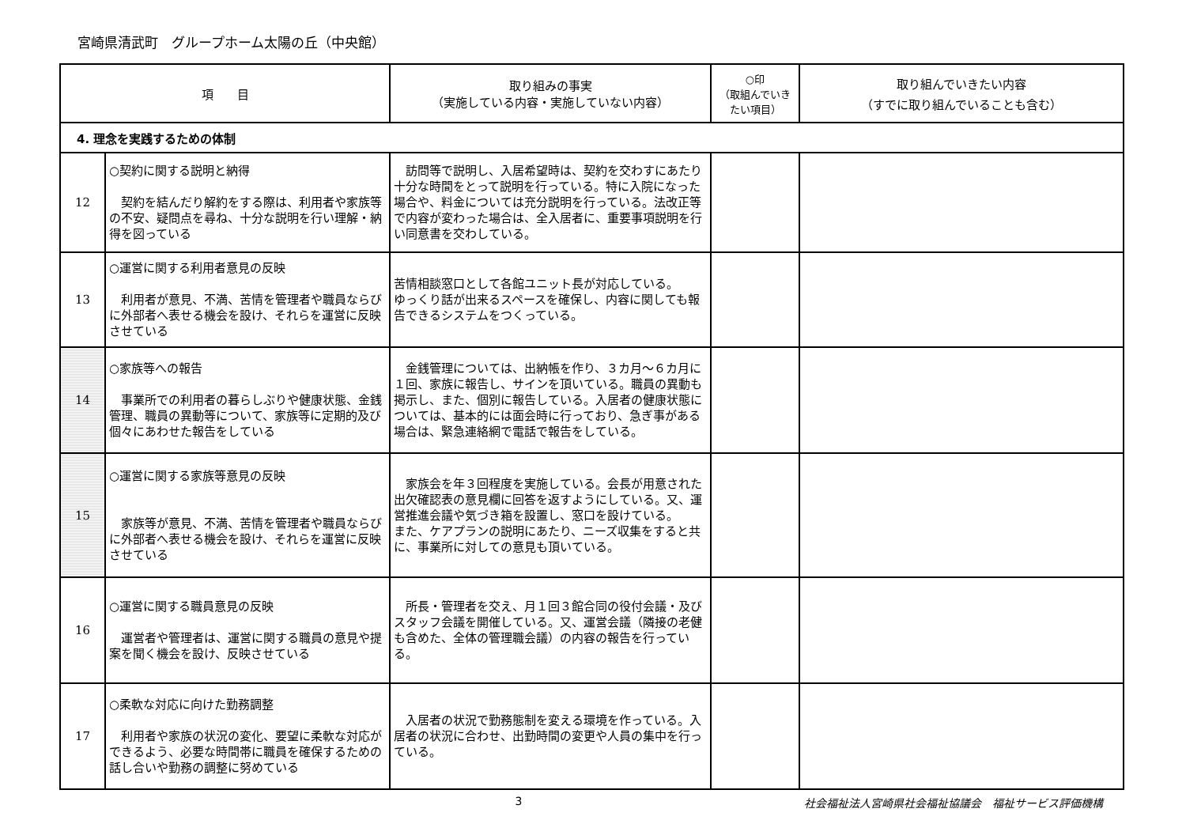宮崎県清武町　グループホーム太陽の丘（中央館）
| 項 目 | | 取り組みの事実 （実施している内容・実施していない内容） | ○印 （取組んでいきたい項目） | 取り組んでいきたい内容 （すでに取り組んでいることも含む） |
| --- | --- | --- | --- | --- |
| 4. 理念を実践するための体制 | | | | |
| 12 | ○契約に関する説明と納得 契約を結んだり解約をする際は、利用者や家族等の不安、疑問点を尋ね、十分な説明を行い理解・納得を図っている | 訪問等で説明し、入居希望時は、契約を交わすにあたり十分な時間をとって説明を行っている。特に入院になった場合や、料金については充分説明を行っている。法改正等で内容が変わった場合は、全入居者に、重要事項説明を行い同意書を交わしている。 | | |
| 13 | ○運営に関する利用者意見の反映 利用者が意見、不満、苦情を管理者や職員ならびに外部者へ表せる機会を設け、それらを運営に反映させている | 苦情相談窓口として各館ユニット長が対応している。 ゆっくり話が出来るスペースを確保し、内容に関しても報告できるシステムをつくっている。 | | |
| 14 | ○家族等への報告 事業所での利用者の暮らしぶりや健康状態、金銭管理、職員の異動等について、家族等に定期的及び個々にあわせた報告をしている | 金銭管理については、出納帳を作り、３カ月〜６カ月に１回、家族に報告し、サインを頂いている。職員の異動も掲示し、また、個別に報告している。入居者の健康状態については、基本的には面会時に行っており、急ぎ事がある場合は、緊急連絡網で電話で報告をしている。 | | |
| 15 | ○運営に関する家族等意見の反映 家族等が意見、不満、苦情を管理者や職員ならびに外部者へ表せる機会を設け、それらを運営に反映させている | 家族会を年３回程度を実施している。会長が用意された出欠確認表の意見欄に回答を返すようにしている。又、運営推進会議や気づき箱を設置し、窓口を設けている。 また、ケアプランの説明にあたり、ニーズ収集をすると共に、事業所に対しての意見も頂いている。 | | |
| 16 | ○運営に関する職員意見の反映 運営者や管理者は、運営に関する職員の意見や提案を聞く機会を設け、反映させている | 所長・管理者を交え、月１回３館合同の役付会議・及びスタッフ会議を開催している。又、運営会議（隣接の老健も含めた、全体の管理職会議）の内容の報告を行っている。 | | |
| 17 | ○柔軟な対応に向けた勤務調整 利用者や家族の状況の変化、要望に柔軟な対応ができるよう、必要な時間帯に職員を確保するための話し合いや勤務の調整に努めている | 入居者の状況で勤務態制を変える環境を作っている。入居者の状況に合わせ、出勤時間の変更や人員の集中を行っている。 | | |
3 社会福祉法人宮崎県社会福祉協議会　福祉サービス評価機構